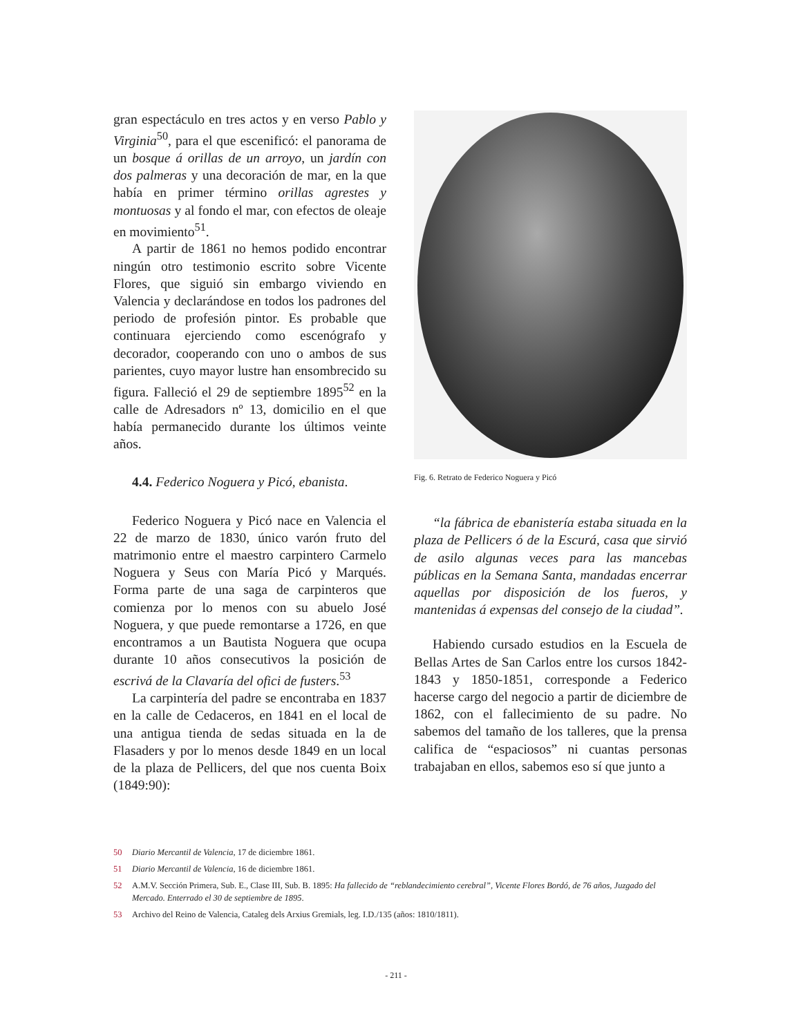gran espectáculo en tres actos y en verso Pablo y Virginia<sup>50</sup>, para el que escenificó: el panorama de un bosque á orillas de un arroyo, un jardín con dos palmeras y una decoración de mar, en la que había en primer término orillas agrestes y montuosas y al fondo el mar, con efectos de oleaje en movimiento<sup>51</sup>.
A partir de 1861 no hemos podido encontrar ningún otro testimonio escrito sobre Vicente Flores, que siguió sin embargo viviendo en Valencia y declarándose en todos los padrones del periodo de profesión pintor. Es probable que continuara ejerciendo como escenógrafo y decorador, cooperando con uno o ambos de sus parientes, cuyo mayor lustre han ensombrecido su figura. Falleció el 29 de septiembre 1895<sup>52</sup> en la calle de Adresadors nº 13, domicilio en el que había permanecido durante los últimos veinte años.
4.4. Federico Noguera y Picó, ebanista.
Federico Noguera y Picó nace en Valencia el 22 de marzo de 1830, único varón fruto del matrimonio entre el maestro carpintero Carmelo Noguera y Seus con María Picó y Marqués. Forma parte de una saga de carpinteros que comienza por lo menos con su abuelo José Noguera, y que puede remontarse a 1726, en que encontramos a un Bautista Noguera que ocupa durante 10 años consecutivos la posición de escrivá de la Clavaría del ofici de fusters.<sup>53</sup>
La carpintería del padre se encontraba en 1837 en la calle de Cedaceros, en 1841 en el local de una antigua tienda de sedas situada en la de Flasaders y por lo menos desde 1849 en un local de la plaza de Pellicers, del que nos cuenta Boix (1849:90):
Fig. 6. Retrato de Federico Noguera y Picó
“la fábrica de ebanistería estaba situada en la plaza de Pellicers ó de la Escurá, casa que sirvió de asilo algunas veces para las mancebas públicas en la Semana Santa, mandadas encerrar aquellas por disposición de los fueros, y mantenidas á expensas del consejo de la ciudad”.
Habiendo cursado estudios en la Escuela de Bellas Artes de San Carlos entre los cursos 1842-1843 y 1850-1851, corresponde a Federico hacerse cargo del negocio a partir de diciembre de 1862, con el fallecimiento de su padre. No sabemos del tamaño de los talleres, que la prensa califica de “espaciosos” ni cuantas personas trabajaban en ellos, sabemos eso sí que junto a
50 Diario Mercantil de Valencia, 17 de diciembre 1861.
51 Diario Mercantil de Valencia, 16 de diciembre 1861.
52 A.M.V. Sección Primera, Sub. E., Clase III, Sub. B. 1895: Ha fallecido de “reblandecimiento cerebral”, Vicente Flores Bordó, de 76 años, Juzgado del Mercado. Enterrado el 30 de septiembre de 1895.
53 Archivo del Reino de Valencia, Cataleg dels Arxius Gremials, leg. I.D./135 (años: 1810/1811).
- 211 -